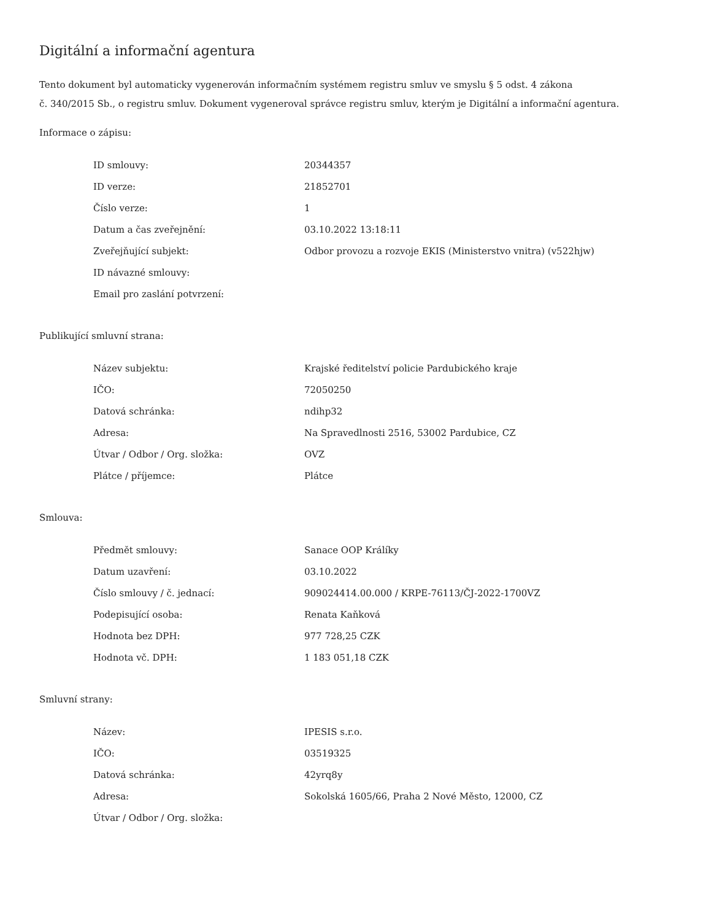Digitální a informační agentura
Tento dokument byl automaticky vygenerován informačním systémem registru smluv ve smyslu § 5 odst. 4 zákona
č. 340/2015 Sb., o registru smluv. Dokument vygeneroval správce registru smluv, kterým je Digitální a informační agentura.
Informace o zápisu:
| ID smlouvy: | 20344357 |
| ID verze: | 21852701 |
| Číslo verze: | 1 |
| Datum a čas zveřejnění: | 03.10.2022 13:18:11 |
| Zveřejňující subjekt: | Odbor provozu a rozvoje EKIS (Ministerstvo vnitra) (v522hjw) |
| ID návazné smlouvy: | |
| Email pro zaslání potvrzení: | |
Publikující smluvní strana:
| Název subjektu: | Krajské ředitelství policie Pardubického kraje |
| IČO: | 72050250 |
| Datová schránka: | ndihp32 |
| Adresa: | Na Spravedlnosti 2516, 53002 Pardubice, CZ |
| Útvar / Odbor / Org. složka: | OVZ |
| Plátce / příjemce: | Plátce |
Smlouva:
| Předmět smlouvy: | Sanace OOP Králíky |
| Datum uzavření: | 03.10.2022 |
| Číslo smlouvy / č. jednací: | 909024414.00.000 / KRPE-76113/ČJ-2022-1700VZ |
| Podepisující osoba: | Renata Kaňková |
| Hodnota bez DPH: | 977 728,25 CZK |
| Hodnota vč. DPH: | 1 183 051,18 CZK |
Smluvní strany:
| Název: | IPESIS s.r.o. |
| IČO: | 03519325 |
| Datová schránka: | 42yrq8y |
| Adresa: | Sokolská 1605/66, Praha 2 Nové Město, 12000, CZ |
| Útvar / Odbor / Org. složka: | |